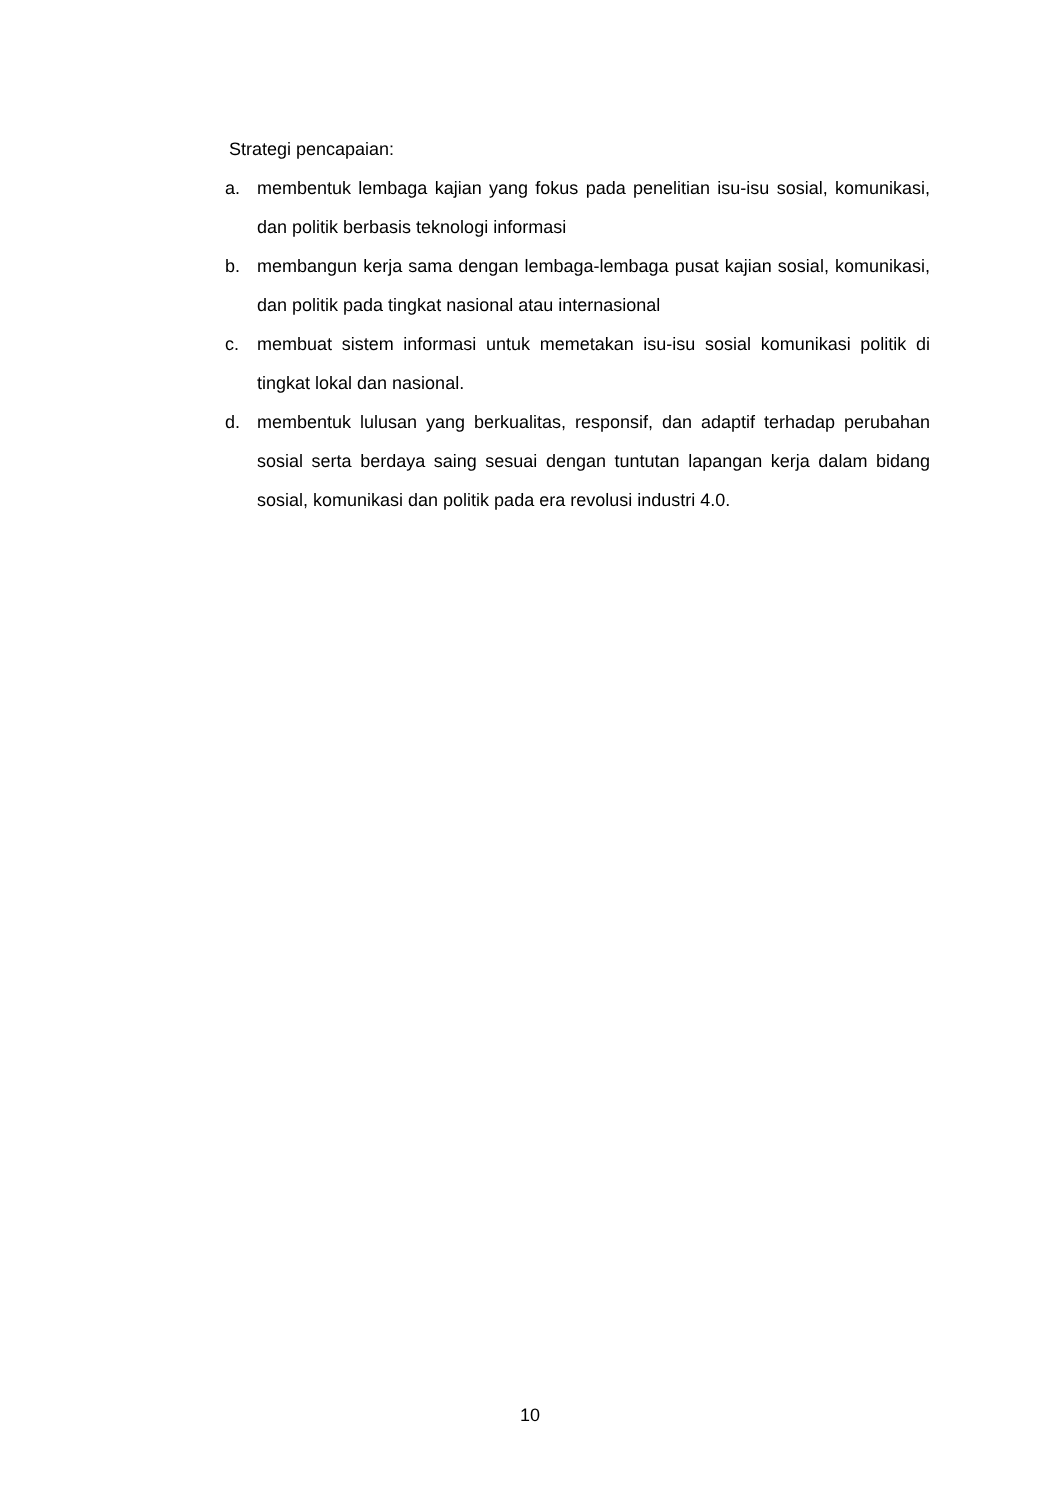Strategi pencapaian:
a. membentuk lembaga kajian yang fokus pada penelitian isu-isu sosial, komunikasi, dan politik berbasis teknologi informasi
b. membangun kerja sama dengan lembaga-lembaga pusat kajian sosial, komunikasi, dan politik pada tingkat nasional atau internasional
c. membuat sistem informasi untuk memetakan isu-isu sosial komunikasi politik di tingkat lokal dan nasional.
d. membentuk lulusan yang berkualitas, responsif, dan adaptif terhadap perubahan sosial serta berdaya saing sesuai dengan tuntutan lapangan kerja dalam bidang sosial, komunikasi dan politik pada era revolusi industri 4.0.
10